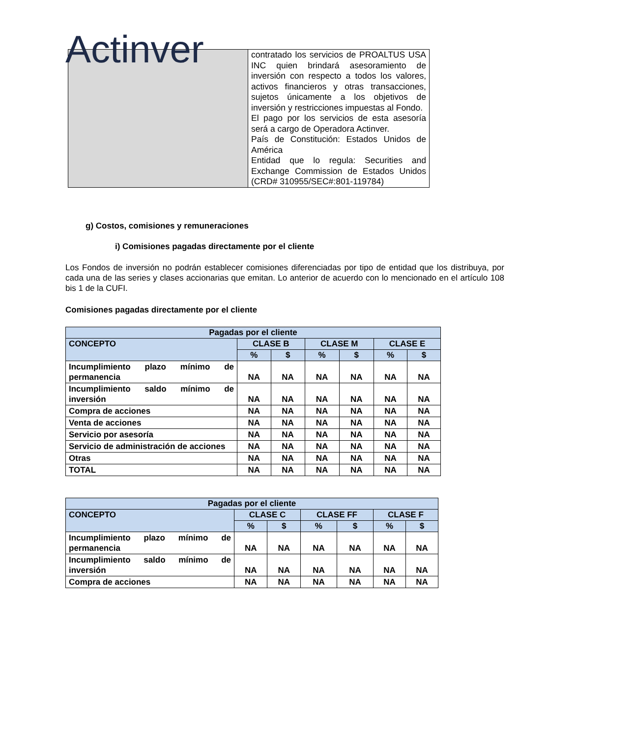Actinver
| | contratado los servicios de PROALTUS USA INC quien brindará asesoramiento de inversión con respecto a todos los valores, activos financieros y otras transacciones, sujetos únicamente a los objetivos de inversión y restricciones impuestas al Fondo. El pago por los servicios de esta asesoría será a cargo de Operadora Actinver. País de Constitución: Estados Unidos de América Entidad que lo regula: Securities and Exchange Commission de Estados Unidos (CRD# 310955/SEC#:801-119784) |
g) Costos, comisiones y remuneraciones
i) Comisiones pagadas directamente por el cliente
Los Fondos de inversión no podrán establecer comisiones diferenciadas por tipo de entidad que los distribuya, por cada una de las series y clases accionarias que emitan. Lo anterior de acuerdo con lo mencionado en el artículo 108 bis 1 de la CUFI.
Comisiones pagadas directamente por el cliente
| Pagadas por el cliente | | | | | | |
| --- | --- | --- | --- | --- | --- | --- |
| CONCEPTO | CLASE B | | CLASE M | | CLASE E | |
| | % | $ | % | $ | % | $ |
| Incumplimiento plazo mínimo de permanencia | NA | NA | NA | NA | NA | NA |
| Incumplimiento saldo mínimo de inversión | NA | NA | NA | NA | NA | NA |
| Compra de acciones | NA | NA | NA | NA | NA | NA |
| Venta de acciones | NA | NA | NA | NA | NA | NA |
| Servicio por asesoría | NA | NA | NA | NA | NA | NA |
| Servicio de administración de acciones | NA | NA | NA | NA | NA | NA |
| Otras | NA | NA | NA | NA | NA | NA |
| TOTAL | NA | NA | NA | NA | NA | NA |
| Pagadas por el cliente | | | | | | |
| --- | --- | --- | --- | --- | --- | --- |
| CONCEPTO | CLASE C | | CLASE FF | | CLASE F | |
| | % | $ | % | $ | % | $ |
| Incumplimiento plazo mínimo de permanencia | NA | NA | NA | NA | NA | NA |
| Incumplimiento saldo mínimo de inversión | NA | NA | NA | NA | NA | NA |
| Compra de acciones | NA | NA | NA | NA | NA | NA |